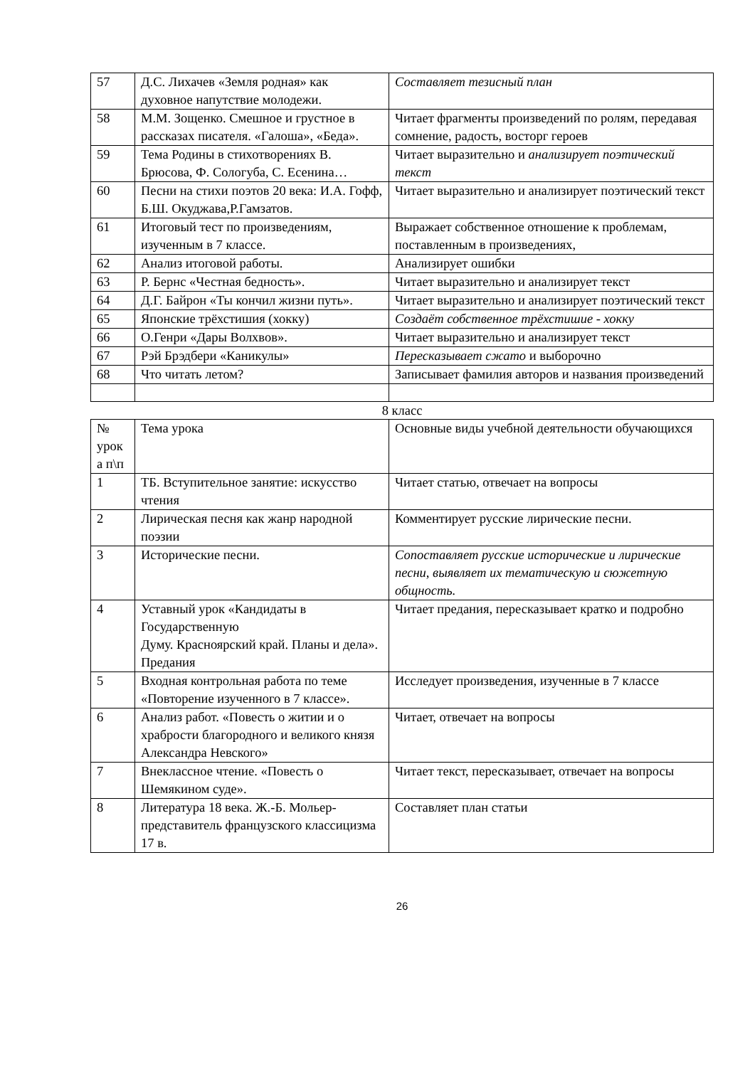| 57 | Д.С. Лихачев «Земля родная» как духовное напутствие молодежи. | Составляет тезисный план |
| 58 | М.М. Зощенко. Смешное и грустное в рассказах писателя. «Галоша», «Беда». | Читает фрагменты произведений по ролям, передавая сомнение, радость, восторг героев |
| 59 | Тема Родины в стихотворениях В. Брюсова, Ф. Сологуба, С. Есенина… | Читает выразительно и анализирует поэтический текст |
| 60 | Песни на стихи поэтов 20 века: И.А. Гофф, Б.Ш. Окуджава,Р.Гамзатов. | Читает выразительно и анализирует поэтический текст |
| 61 | Итоговый тест по произведениям, изученным в 7 классе. | Выражает собственное отношение к проблемам, поставленным в произведениях, |
| 62 | Анализ итоговой работы. | Анализирует ошибки |
| 63 | Р. Бернс «Честная бедность». | Читает выразительно и анализирует текст |
| 64 | Д.Г. Байрон «Ты кончил жизни путь». | Читает выразительно и анализирует поэтический текст |
| 65 | Японские трёхстишия (хокку) | Создаёт собственное трёхстишие - хокку |
| 66 | О.Генри «Дары Волхвов». | Читает выразительно и анализирует текст |
| 67 | Рэй Брэдбери «Каникулы» | Пересказывает сжато и выборочно |
| 68 | Что читать летом? | Записывает фамилия авторов и названия произведений |
8 класс
| № урок а п\п | Тема урока | Основные виды учебной деятельности обучающихся |
| 1 | ТБ. Вступительное занятие: искусство чтения | Читает статью, отвечает на вопросы |
| 2 | Лирическая песня как жанр народной поэзии | Комментирует русские лирические песни. |
| 3 | Исторические песни. | Сопоставляет русские исторические и лирические песни, выявляет их тематическую и сюжетную общность. |
| 4 | Уставный урок «Кандидаты в Государственную Думу. Красноярский край. Планы и дела». Предания | Читает предания, пересказывает кратко и подробно |
| 5 | Входная контрольная работа по теме «Повторение изученного в 7 классе». | Исследует произведения, изученные в 7 классе |
| 6 | Анализ работ. «Повесть о житии и о храбрости благородного и великого князя Александра Невского» | Читает, отвечает на вопросы |
| 7 | Внеклассное чтение. «Повесть о Шемякином суде». | Читает текст, пересказывает, отвечает на вопросы |
| 8 | Литература 18 века. Ж.-Б. Мольер-представитель французского классицизма 17 в. | Составляет план статьи |
26